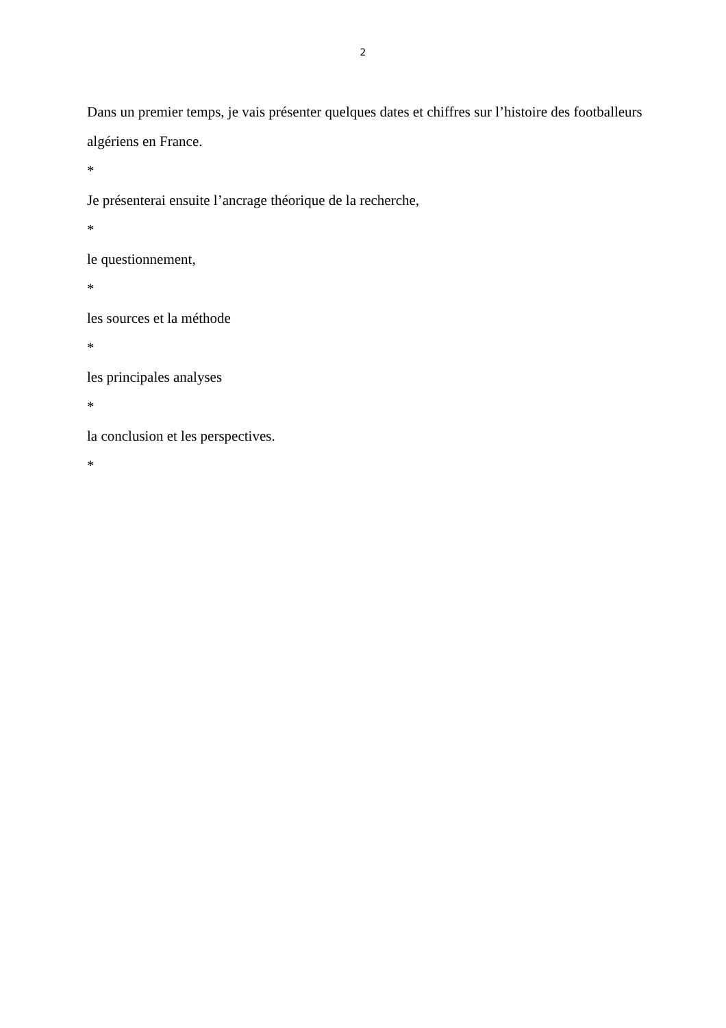2
Dans un premier temps, je vais présenter quelques dates et chiffres sur l’histoire des footballeurs algériens en France.
*
Je présenterai ensuite l’ancrage théorique de la recherche,
*
le questionnement,
*
les sources et la méthode
*
les principales analyses
*
la conclusion et les perspectives.
*